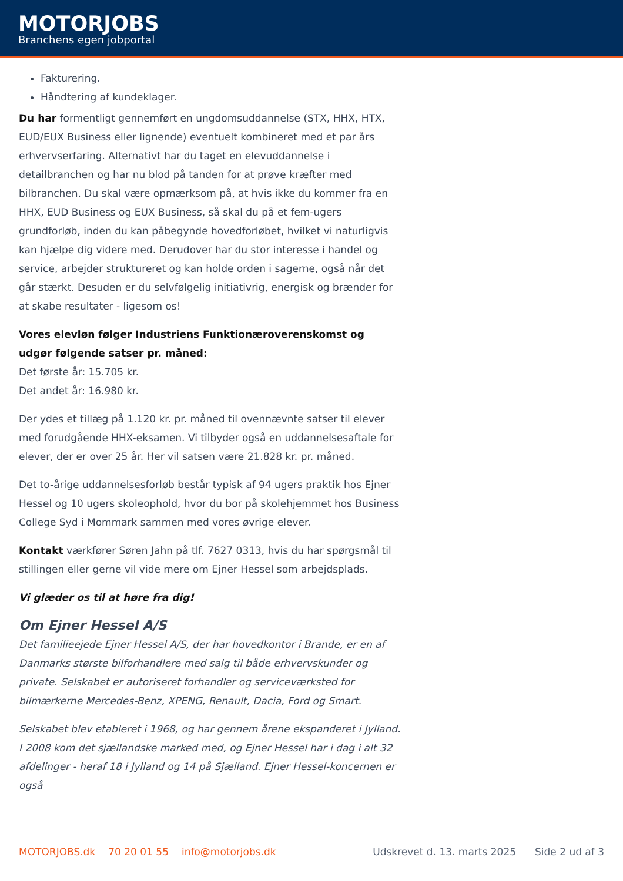MOTORJOBS
Branchens egen jobportal
Fakturering.
Håndtering af kundeklager.
Du har formentligt gennemført en ungdomsuddannelse (STX, HHX, HTX, EUD/EUX Business eller lignende) eventuelt kombineret med et par års erhvervserfaring. Alternativt har du taget en elevuddannelse i detailbranchen og har nu blod på tanden for at prøve kræfter med bilbranchen. Du skal være opmærksom på, at hvis ikke du kommer fra en HHX, EUD Business og EUX Business, så skal du på et fem-ugers grundforløb, inden du kan påbegynde hovedforløbet, hvilket vi naturligvis kan hjælpe dig videre med. Derudover har du stor interesse i handel og service, arbejder struktureret og kan holde orden i sagerne, også når det går stærkt. Desuden er du selvfølgelig initiativrig, energisk og brænder for at skabe resultater - ligesom os!
Vores elevløn følger Industriens Funktionæroverenskomst og udgør følgende satser pr. måned:
Det første år: 15.705 kr.
Det andet år: 16.980 kr.
Der ydes et tillæg på 1.120 kr. pr. måned til ovennævnte satser til elever med forudgående HHX-eksamen. Vi tilbyder også en uddannelsesaftale for elever, der er over 25 år. Her vil satsen være 21.828 kr. pr. måned.
Det to-årige uddannelsesforløb består typisk af 94 ugers praktik hos Ejner Hessel og 10 ugers skoleophold, hvor du bor på skolehjemmet hos Business College Syd i Mommark sammen med vores øvrige elever.
Kontakt værkfører Søren Jahn på tlf. 7627 0313, hvis du har spørgsmål til stillingen eller gerne vil vide mere om Ejner Hessel som arbejdsplads.
Vi glæder os til at høre fra dig!
Om Ejner Hessel A/S
Det familieejede Ejner Hessel A/S, der har hovedkontor i Brande, er en af Danmarks største bilforhandlere med salg til både erhvervskunder og private. Selskabet er autoriseret forhandler og serviceværksted for bilmærkerne Mercedes-Benz, XPENG, Renault, Dacia, Ford og Smart.
Selskabet blev etableret i 1968, og har gennem årene ekspanderet i Jylland. I 2008 kom det sjællandske marked med, og Ejner Hessel har i dag i alt 32 afdelinger - heraf 18 i Jylland og 14 på Sjælland. Ejner Hessel-koncernen er også
MOTORJOBS.dk 70 20 01 55 info@motorjobs.dk Udskrevet d. 13. marts 2025 Side 2 ud af 3